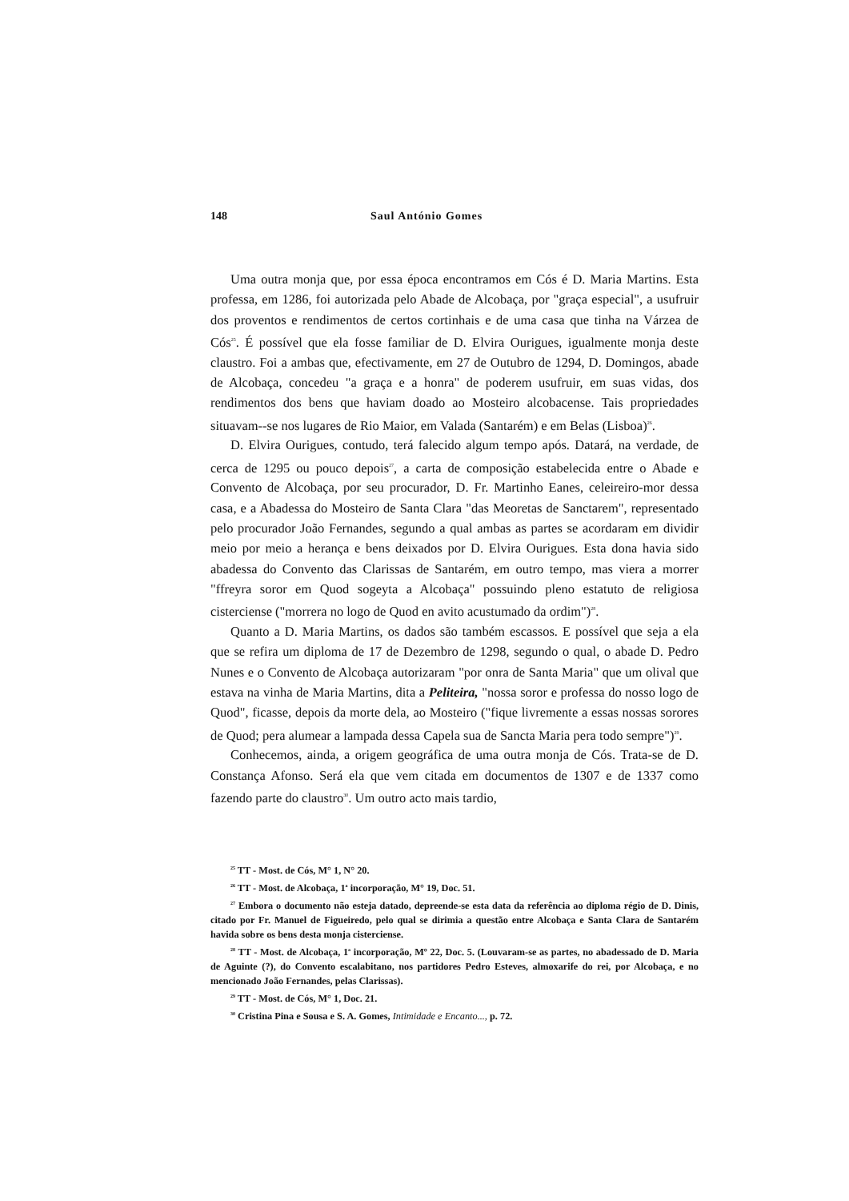148 Saul António Gomes
Uma outra monja que, por essa época encontramos em Cós é D. Maria Martins. Esta professa, em 1286, foi autorizada pelo Abade de Alcobaça, por "graça especial", a usufruir dos proventos e rendimentos de certos cortinhais e de uma casa que tinha na Várzea de Cós<sup>25</sup>. É possível que ela fosse familiar de D. Elvira Ourigues, igualmente monja deste claustro. Foi a ambas que, efectivamente, em 27 de Outubro de 1294, D. Domingos, abade de Alcobaça, concedeu "a graça e a honra" de poderem usufruir, em suas vidas, dos rendimentos dos bens que haviam doado ao Mosteiro alcobacense. Tais propriedades situavam--se nos lugares de Rio Maior, em Valada (Santarém) e em Belas (Lisboa)<sup>26</sup>.
D. Elvira Ourigues, contudo, terá falecido algum tempo após. Datará, na verdade, de cerca de 1295 ou pouco depois<sup>27</sup>, a carta de composição estabelecida entre o Abade e Convento de Alcobaça, por seu procurador, D. Fr. Martinho Eanes, celeireiro-mor dessa casa, e a Abadessa do Mosteiro de Santa Clara "das Meoretas de Sanctarem", representado pelo procurador João Fernandes, segundo a qual ambas as partes se acordaram em dividir meio por meio a herança e bens deixados por D. Elvira Ourigues. Esta dona havia sido abadessa do Convento das Clarissas de Santarém, em outro tempo, mas viera a morrer "ffreyra soror em Quod sogeyta a Alcobaça" possuindo pleno estatuto de religiosa cisterciense ("morrera no logo de Quod en avito acustumado da ordim")<sup>28</sup>.
Quanto a D. Maria Martins, os dados são também escassos. E possível que seja a ela que se refira um diploma de 17 de Dezembro de 1298, segundo o qual, o abade D. Pedro Nunes e o Convento de Alcobaça autorizaram "por onra de Santa Maria" que um olival que estava na vinha de Maria Martins, dita a Peliteira, "nossa soror e professa do nosso logo de Quod", ficasse, depois da morte dela, ao Mosteiro ("fique livremente a essas nossas sorores de Quod; pera alumear a lampada dessa Capela sua de Sancta Maria pera todo sempre")<sup>29</sup>.
Conhecemos, ainda, a origem geográfica de uma outra monja de Cós. Trata-se de D. Constança Afonso. Será ela que vem citada em documentos de 1307 e de 1337 como fazendo parte do claustro<sup>30</sup>. Um outro acto mais tardio,
<sup>25</sup> TT - Most. de Cós, M° 1, N° 20.
<sup>26</sup> TT - Most. de Alcobaça, 1<sup>a</sup> incorporação, M° 19, Doc. 51.
<sup>27</sup> Embora o documento não esteja datado, depreende-se esta data da referência ao diploma régio de D. Dinis, citado por Fr. Manuel de Figueiredo, pelo qual se dirimia a questão entre Alcobaça e Santa Clara de Santarém havida sobre os bens desta monja cisterciense.
<sup>28</sup> TT - Most. de Alcobaça, 1<sup>a</sup> incorporação, Mº 22, Doc. 5. (Louvaram-se as partes, no abadessado de D. Maria de Aguinte (?), do Convento escalabitano, nos partidores Pedro Esteves, almoxarife do rei, por Alcobaça, e no mencionado João Fernandes, pelas Clarissas).
<sup>29</sup> TT - Most. de Cós, M° 1, Doc. 21.
<sup>30</sup> Cristina Pina e Sousa e S. A. Gomes, Intimidade e Encanto..., p. 72.